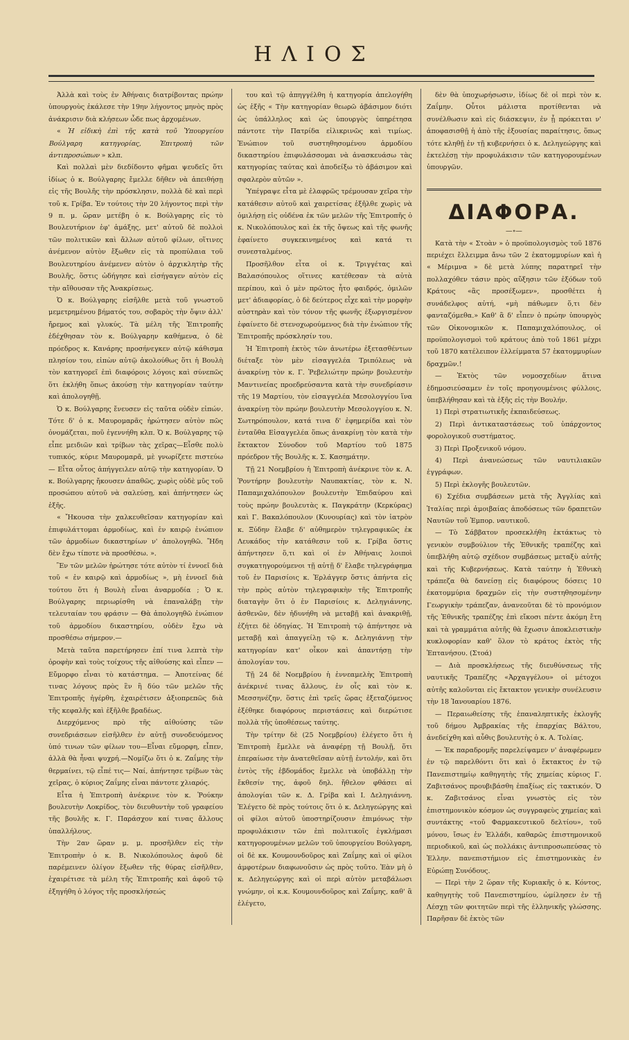ΗΛΙΟΣ
Ἀλλὰ καὶ τοὺς ἐν Ἀθήναις διατρίβοντας πρώην ὑπουργοὺς ἐκάλεσε τὴν 19ην λήγοντος μηνὸς πρὸς ἀνάκρισιν διὰ κλήσεων ὧδε πως ἀρχομένων.
« Ἡ εἰδικὴ ἐπὶ τῆς κατὰ τοῦ Ὑπουργείου Βούλγαρη κατηγορίας, Ἐπιτροπὴ τῶν ἀντιπροσώπων » κλπ.
Καὶ πολλαὶ μὲν διεδίδοντο φῆμαι ψευδεῖς ὅτι ἰδίως ὁ κ. Βούλγαρης ἔμελλε δῆθεν νὰ ἀπειθήσῃ εἰς τῆς Βουλῆς τὴν πρόσκλησιν, πολλὰ δὲ καὶ περὶ τοῦ κ. Γρίβα. Ἐν τούτοις τὴν 20 λήγοντος περὶ τὴν 9 π. μ. ὥραν μετέβη ὁ κ. Βούλγαρης εἰς τὸ Βουλευτήριον ἐφ' ἁμάξης, μετ' αὐτοῦ δὲ πολλοὶ τῶν πολιτικῶν καὶ ἄλλων αὐτοῦ φίλων, οἵτινες ἀνέμενον αὐτὸν ἔξωθεν εἰς τὰ προπύλαια τοῦ Βουλευτηρίου ἀνέμενεν αὐτὸν ὁ ἀρχικλητὴρ τῆς Βουλῆς, ὅστις ὡδήγησε καὶ εἰσήγαγεν αὐτὸν εἰς τὴν αἴθουσαν τῆς Ἀνακρίσεως.
Ὁ κ. Βούλγαρης εἰσῆλθε μετὰ τοῦ γνωστοῦ μεμετρημένου βήματός του, σοβαρὸς τὴν ὄψιν ἀλλ' ἤρεμος καὶ γλυκύς. Τὰ μέλη τῆς Ἐπιτροπῆς ἐδέχθησαν τὸν κ. Βούλγαρην καθήμενα, ὁ δὲ πρόεδρος κ. Κανάρης προσήνεγκεν αὐτῷ κάθισμα πλησίον του, εἰπὼν αὐτῷ ἀκολούθως ὅτι ἡ Βουλὴ τὸν κατηγορεῖ ἐπὶ διαφόροις λόγοις καὶ σύνεπῶς ὅτι ἐκλήθη ὅπως ἀκούσῃ τὴν κατηγορίαν ταύτην καὶ ἀπολογηθῇ.
Ὁ κ. Βούλγαρης ἔνευσεν εἰς ταῦτα οὐδὲν εἰπών. Τότε δ' ὁ κ. Μαυρομαρᾶς ἠρώτησεν αὐτὸν πῶς ὀνομάζεται, ποῦ ἐγεννήθη κλπ. Ὁ κ. Βούλγαρης τῷ εἶπε μειδιῶν καὶ τρίβων τὰς χεῖρας—Εἶσθε πολὺ τυπικός, κύριε Μαυρομαρᾶ, μὲ γνωρίζετε πιστεύω— Εἶτα οὗτος ἀπήγγειλεν αὐτῷ τὴν κατηγορίαν. Ὁ κ. Βούλγαρης ἤκουσεν ἀπαθῶς, χωρὶς οὐδὲ μῦς τοῦ προσώπου αὐτοῦ νὰ σαλεύσῃ, καὶ ἀπήντησεν ὡς ἑξῆς.
« Ἤκουσα τὴν χαλκευθεῖσαν κατηγορίαν καὶ ἐπιφυλάττομαι ἁρμοδίως, καὶ ἐν καιρῷ ἐνώπιον τῶν ἁρμοδίων δικαστηρίων ν' ἀπολογηθῶ. Ἤδη δὲν ἔχω τίποτε νὰ προσθέσω. ».
Ἓν τῶν μελῶν ἠρώτησε τότε αὐτὸν τί ἐννοεῖ διὰ τοῦ « ἐν καιρῷ καὶ ἁρμοδίως », μὴ ἐννοεῖ διὰ τούτου ὅτι ἡ Βουλὴ εἶναι ἀναρμοδία ; Ὁ κ. Βούλγαρης περιωρίσθη νὰ ἐπαναλάβῃ τὴν τελευταίαν του φράσιν — Θὰ ἀπολογηθῶ ἐνώπιον τοῦ ἁρμοδίου δικαστηρίου, οὐδὲν ἔχω νὰ προσθέσω σήμερον.—
Μετὰ ταῦτα παρετήρησεν ἐπί τινα λεπτὰ τὴν ὀροφὴν καὶ τοὺς τοίχους τῆς αἰθούσης καὶ εἶπεν — Εὔμορφο εἶναι τὸ κατάστημα. — Ἀποτείνας δέ τινας λόγους πρὸς ἓν ἢ δύο τῶν μελῶν τῆς Ἐπιτροπῆς ἠγέρθη, ἐχαιρέτισεν ἀξιοπρεπῶς διὰ τῆς κεφαλῆς καὶ ἐξῆλθε βραδέως.
Διερχόμενος πρὸ τῆς αἰθούσης τῶν συνεδριάσεων εἰσῆλθεν ἐν αὐτῇ συνοδευόμενος ὑπό τινων τῶν φίλων του—Εἶναι εὔμορφη, εἶπεν, ἀλλὰ θὰ ἦναι ψυχρή.—Νομίζω ὅτι ὁ κ. Ζαΐμης τὴν θερμαίνει, τῷ εἶπέ τις— Ναί, ἀπήντησε τρίβων τὰς χεῖρας, ὁ κύριος Ζαΐμης εἶναι πάντοτε χλιαρός.
Εἶτα ἡ Ἐπιτροπὴ ἀνέκρινε τὸν κ. Ῥούκην βουλευτὴν Λοκρίδος, τὸν διευθυντὴν τοῦ γραφείου τῆς βουλῆς κ. Γ. Παράσχον καί τινας ἄλλους ὑπαλλήλους.
Τὴν 2αν ὥραν μ. μ. προσῆλθεν εἰς τὴν Ἐπιτροπὴν ὁ κ. Β. Νικολόπουλος ἀφοῦ δὲ παρέμεινεν ὀλίγον ἔξωθεν τῆς θύρας εἰσῆλθεν, ἐχαιρέτισε τὰ μέλη τῆς Ἐπιτροπῆς καὶ ἀφοῦ τῷ ἐξηγήθη ὁ λόγος τῆς προσκλήσεώς
του καὶ τῷ ἀπηγγέλθη ἡ κατηγορία ἀπελογήθη ὡς ἑξῆς « Τὴν κατηγορίαν θεωρῶ ἀβάσιμον διότι ὡς ὑπάλληλος καὶ ὡς ὑπουργὸς ὑπηρέτησα πάντοτε τὴν Πατρίδα εἰλικρινῶς καὶ τιμίως. Ἐνώπιον τοῦ συστηθησομένου ἁρμοδίου δικαστηρίου ἐπιφυλάσσομαι νὰ ἀνασκευάσω τὰς κατηγορίας ταύτας καὶ ἀποδείξω τὸ ἀβάσιμον καὶ σφαλερὸν αὐτῶν ».
Ὑπέγραψε εἶτα μὲ ἐλαφρῶς τρέμουσαν χεῖρα τὴν κατάθεσιν αὐτοῦ καὶ χαιρετίσας ἐξῆλθε χωρὶς νὰ ὁμιλήσῃ εἰς οὐδένα ἐκ τῶν μελῶν τῆς Ἐπιτροπῆς ὁ κ. Νικολόπουλος καὶ ἐκ τῆς ὄψεως καὶ τῆς φωνῆς ἐφαίνετο συγκεκινημένος καὶ κατά τι συνεσταλμένος.
Προσῆλθον εἶτα οἱ κ. Τριγγέτας καὶ Βαλασόπουλος οἵτινες κατέθεσαν τὰ αὐτὰ περίπου, καὶ ὁ μὲν πρῶτος ἦτο φαιδρός, ὁμιλῶν μετ' ἀδιαφορίας, ὁ δὲ δεύτερος εἶχε καὶ τὴν μορφὴν αὐστηρὰν καὶ τὸν τόνον τῆς φωνῆς ἐξωργισμένον ἐφαίνετο δὲ στενοχωρούμενος διὰ τὴν ἐνώπιον τῆς Ἐπιτροπῆς πρόσκλησίν του.
Ἡ Ἐπιτροπὴ ἐκτὸς τῶν ἀνωτέρω ἐξετασθέντων διέταξε τὸν μὲν εἰσαγγελέα Τριπόλεως νὰ ἀνακρίνῃ τὸν κ. Γ. Ῥεβελιώτην πρώην βουλευτὴν Μαντινείας προεδρεύσαντα κατὰ τὴν συνεδρίασιν τῆς 19 Μαρτίου, τὸν εἰσαγγελέα Μεσολογγίου ἵνα ἀνακρίνῃ τὸν πρώην βουλευτὴν Μεσολογγίου κ. Ν. Σωτηρόπουλον, κατά τινα δ' ἐφημερίδα καὶ τὸν ἐνταῦθα Εἰσαγγελέα ὅπως ἀνακρίνῃ τὸν κατὰ τὴν ἔκτακτον Σύνοδον τοῦ Μαρτίου τοῦ 1875 πρόεδρον τῆς Βουλῆς κ. Σ. Κασημάτην.
Τῇ 21 Νοεμβρίου ἡ Ἐπιτροπὴ ἀνέκρινε τὸν κ. Α. Ῥοντήρην βουλευτὴν Ναυπακτίας, τὸν κ. Ν. Παπαμιχαλόπουλον βουλευτὴν Ἐπιδαύρου καὶ τοὺς πρώην βουλευτὰς κ. Παγκράτην (Κερκύρας) καὶ Γ. Βακαλόπουλον (Κυνουρίας) καὶ τὸν ἰατρὸν κ. Ξύδην ἔλαβε δ' αὐθημερὸν τηλεγραφικῶς ἐκ Λευκάδος τὴν κατάθεσιν τοῦ κ. Γρίβα ὅστις ἀπήντησεν ὅ,τι καὶ οἱ ἐν Ἀθήναις λοιποὶ συγκατηγορούμενοι τῇ αὐτῇ δ' ἔλαβε τηλεγράφημα τοῦ ἐν Παρισίοις κ. Ἐρλάγγερ ὅστις ἀπήντα εἰς τὴν πρὸς αὐτὸν τηλεγραφικὴν τῆς Ἐπιτροπῆς διαταγὴν ὅτι ὁ ἐν Παρισίοις κ. Δεληγιάννης, ἀσθενῶν, δὲν ἠδυνήθη νὰ μεταβῇ καὶ ἀνακριθῇ, ἐζήτει δὲ ὁδηγίας. Ἡ Ἐπιτροπὴ τῷ ἀπήντησε νὰ μεταβῇ καὶ ἀπαγγείλῃ τῷ κ. Δεληγιάννῃ τὴν κατηγορίαν κατ' οἶκον καὶ ἀπαντήσῃ τὴν ἀπολογίαν του.
Τῇ 24 δὲ Νοεμβρίου ἡ ἐννεαμελὴς Ἐπιτροπὴ ἀνέκρινέ τινας ἄλλους, ἐν οἷς καὶ τὸν κ. Μεσσηνέζην, ὅστις ἐπὶ τρεῖς ὥρας ἐξεταζόμενος ἐξέθηκε διαφόρους περιστάσεις καὶ διερώτισε πολλὰ τῆς ὑποθέσεως ταύτης.
Τὴν τρίτην δὲ (25 Νοεμβρίου) ἐλέγετο ὅτι ἡ Ἐπιτροπὴ ἔμελλε νὰ ἀναφέρῃ τῇ Βουλῇ, ὅτι ἐπεραίωσε τὴν ἀνατεθεῖσαν αὐτῇ ἐντολήν, καὶ ὅτι ἐντὸς τῆς ἑβδομάδος ἔμελλε νὰ ὑποβάλλῃ τὴν ἔκθεσίν της, ἀφοῦ δηλ. ἤθελον φθάσει αἱ ἀπολογίαι τῶν κ. Δ. Γρίβα καὶ Ι. Δεληγιάννη. Ἐλέγετο δὲ πρὸς τούτοις ὅτι ὁ κ. Δεληγεώργης καὶ οἱ φίλοι αὐτοῦ ὑποστηρίζουσιν ἐπιμόνως τὴν προφυλάκισιν τῶν ἐπὶ πολιτικοῖς ἐγκλήμασι κατηγορουμένων μελῶν τοῦ ὑπουργείου Βούλγαρη, οἱ δὲ κκ. Κουμουνδοῦρος καὶ Ζαΐμης καὶ οἱ φίλοι ἀμφοτέρων διαφωνοῦσιν ὡς πρὸς τοῦτο. Ἐὰν μὴ ὁ κ. Δεληγεώργης καὶ οἱ περὶ αὐτὸν μεταβάλωσι γνώμην, οἱ κ.κ. Κουμουνδοῦρος καὶ Ζαΐμης, καθ' ἃ ἐλέγετο,
δὲν θὰ ὑποχωρήσωσιν, ἰδίως δὲ οἱ περὶ τὸν κ. Ζαΐμην. Οὗτοι μάλιστα προτίθενται νὰ συνέλθωσιν καὶ εἰς διάσκεψιν, ἐν ᾗ πρόκειται ν' ἀποφασισθῇ ἡ ἀπὸ τῆς ἐξουσίας παραίτησις, ὅπως τότε κληθῇ ἐν τῇ κυβερνήσει ὁ κ. Δεληγεώργης καὶ ἐκτελέσῃ τὴν προφυλάκισιν τῶν κατηγορουμένων ὑπουργῶν.
ΔΙΑΦΟΡΑ.
—∘—
Κατὰ τὴν « Στοὰν » ὁ προϋπολογισμὸς τοῦ 1876 περιέχει ἔλλειμμα ἄνω τῶν 2 ἑκατομμυρίων καὶ ἡ « Μέριμνα » δὲ μετὰ λύπης παρατηρεῖ τὴν πολλαχόθεν τάσιν πρὸς αὔξησιν τῶν ἐξόδων τοῦ Κράτους «ἂς προσέξωμεν», προσθέτει ἡ συνάδελφος αὐτή, «μὴ πάθωμεν ὅ,τι δὲν φανταζόμεθα.» Καθ' ἃ δ' εἶπεν ὁ πρώην ὑπουργὸς τῶν Οἰκονομικῶν κ. Παπαμιχαλόπουλος, οἱ προϋπολογισμοὶ τοῦ κράτους ἀπὸ τοῦ 1861 μέχρι τοῦ 1870 κατέλειπον ἐλλείμματα 57 ἑκατομμυρίων δραχμῶν.!
— Ἐκτὸς τῶν νομοσχεδίων ἅτινα ἐδημοσιεύσαμεν ἐν τοῖς προηγουμένοις φύλλοις, ὑπεβλήθησαν καὶ τὰ ἑξῆς εἰς τὴν Βουλήν.
1) Περὶ στρατιωτικῆς ἐκπαιδεύσεως.
2) Περὶ ἀντικαταστάσεως τοῦ ὑπάρχοντος φορολογικοῦ συστήματος.
3) Περὶ Προξενικοῦ νόμου.
4) Περὶ ἀνανεώσεως τῶν ναυτιλιακῶν ἐγγράφων.
5) Περὶ ἐκλογῆς βουλευτῶν.
6) Σχέδια συμβάσεων μετὰ τῆς Ἀγγλίας καὶ Ἰταλίας περὶ ἀμοιβαίας ἀποδόσεως τῶν δραπετῶν Ναυτῶν τοῦ Ἐμπορ. ναυτικοῦ.
— Τὸ Σάββατον προσεκλήθη ἐκτάκτως τὸ γενικὸν συμβούλιον τῆς Ἐθνικῆς τραπέζης καὶ ὑπεβλήθη αὐτῷ σχέδιον συμβάσεως μεταξὺ αὐτῆς καὶ τῆς Κυβερνήσεως. Κατὰ ταύτην ἡ Ἐθνικὴ τράπεζα θὰ δανείσῃ εἰς διαφόρους δόσεις 10 ἑκατομμύρια δραχμῶν εἰς τὴν συστηθησομένην Γεωργικὴν τράπεζαν, ἀνανεοῦται δὲ τὸ προνόμιον τῆς Ἐθνικῆς τραπέζης ἐπὶ εἴκοσι πέντε ἀκόμη ἔτη καὶ τὰ γραμμάτια αὐτῆς θὰ ἔχωσιν ἀποκλειστικὴν κυκλοφορίαν καθ' ὅλον τὸ κράτος ἐκτὸς τῆς Ἑπτανήσου. (Στοά)
— Διὰ προσκλήσεως τῆς διευθύνσεως τῆς ναυτικῆς Τραπέζης «Ἀρχαγγέλου» οἱ μέτοχοι αὐτῆς καλοῦνται εἰς ἔκτακτον γενικὴν συνέλευσιν τὴν 18 Ἰανουαρίου 1876.
— Περαιωθείσης τῆς ἐπαναληπτικῆς ἐκλογῆς τοῦ δήμου Ἀμβρακίας τῆς ἐπαρχίας Βάλτου, ἀνεδείχθη καὶ αὖθις βουλευτὴς ὁ κ. Α. Τολίας.
— Ἐκ παραδρομῆς παρελείψαμεν ν' ἀναφέρωμεν ἐν τῷ παρελθόντι ὅτι καὶ ὁ ἔκτακτος ἐν τῷ Πανεπιστημίῳ καθηγητὴς τῆς χημείας κύριος Γ. Ζαβιτσάνος προυβιβάσθη ἐπαξίως εἰς τακτικόν. Ὁ κ. Ζαβιτσάνος εἶναι γνωστὸς εἰς τὸν ἐπιστημονικὸν κόσμον ὡς συγγραφεὺς χημείας καὶ συντάκτης «τοῦ Φαρμακευτικοῦ δελτίου», τοῦ μόνου, ἴσως ἐν Ἑλλάδι, καθαρῶς ἐπιστημονικοῦ περιοδικοῦ, καὶ ὡς πολλάκις ἀντιπροσωπεύσας τὸ Ἑλλην. πανεπιστήμιον εἰς ἐπιστημονικὰς ἐν Εὐρώπῃ Συνόδους.
— Περὶ τὴν 2 ὥραν τῆς Κυριακῆς ὁ κ. Κόντος, καθηγητὴς τοῦ Πανεπιστημίου, ὡμίλησεν ἐν τῇ Λέσχῃ τῶν φοιτητῶν περὶ τῆς ἑλληνικῆς γλώσσης. Παρῆσαν δὲ ἐκτὸς τῶν